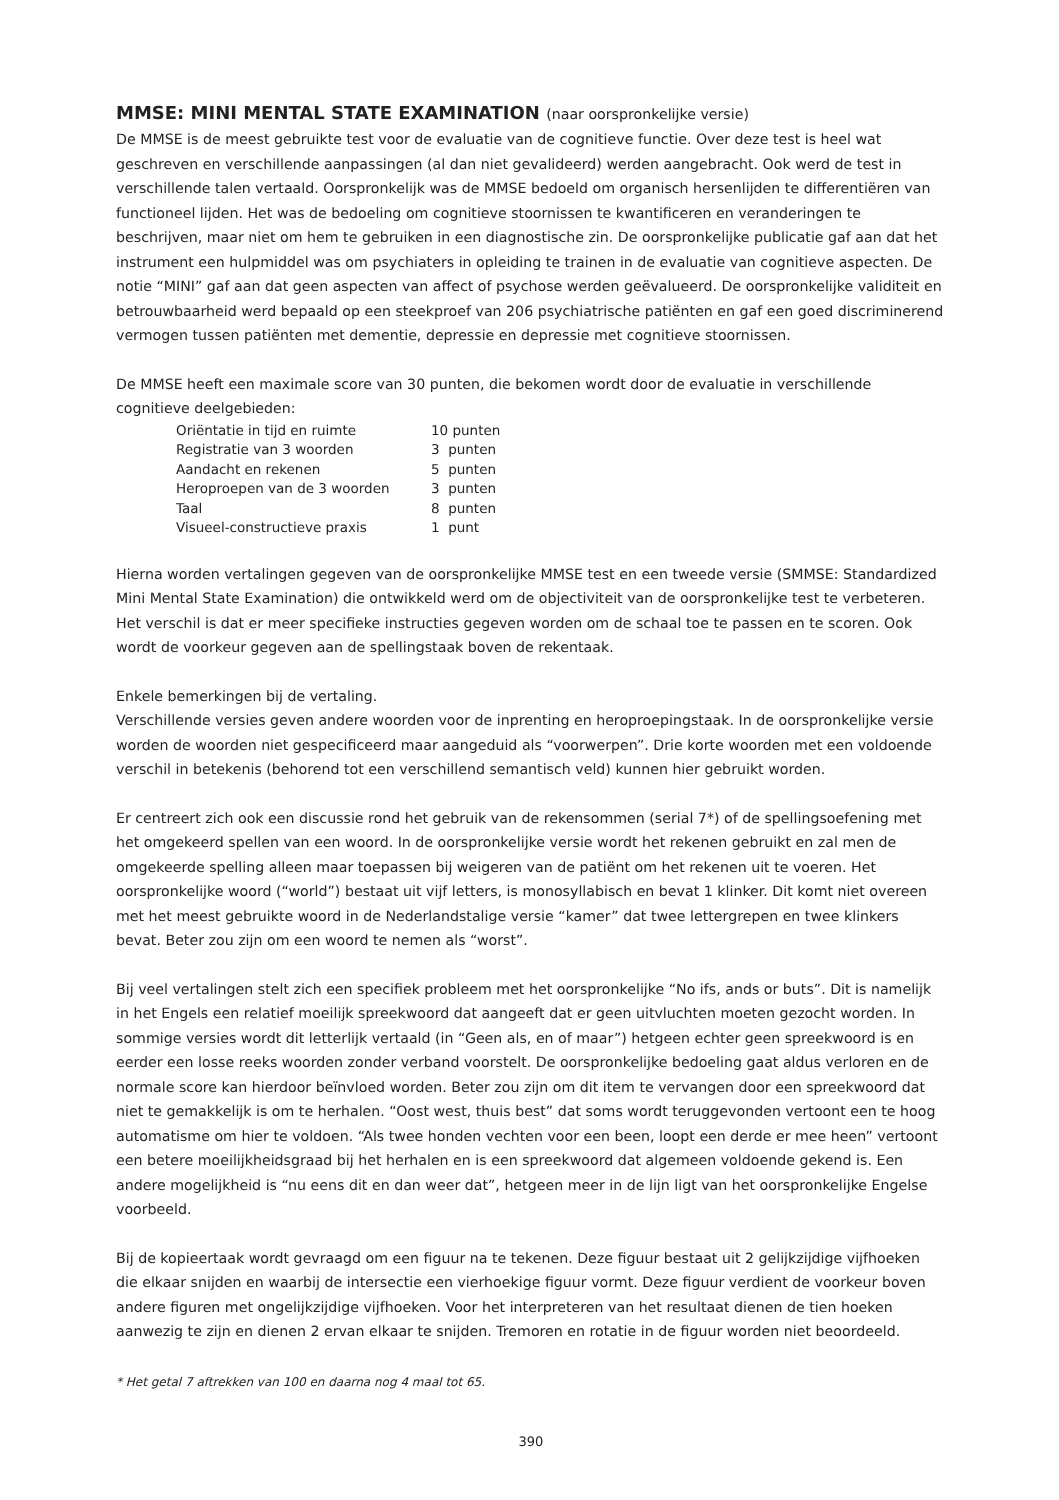MMSE: MINI MENTAL STATE EXAMINATION (naar oorspronkelijke versie)
De MMSE is de meest gebruikte test voor de evaluatie van de cognitieve functie. Over deze test is heel wat geschreven en verschillende aanpassingen (al dan niet gevalideerd) werden aangebracht. Ook werd de test in verschillende talen vertaald. Oorspronkelijk was de MMSE bedoeld om organisch hersenlijden te differentiëren van functioneel lijden. Het was de bedoeling om cognitieve stoornissen te kwantificeren en veranderingen te beschrijven, maar niet om hem te gebruiken in een diagnostische zin. De oorspronkelijke publicatie gaf aan dat het instrument een hulpmiddel was om psychiaters in opleiding te trainen in de evaluatie van cognitieve aspecten. De notie “MINI” gaf aan dat geen aspecten van affect of psychose werden geëvalueerd. De oorspronkelijke validiteit en betrouwbaarheid werd bepaald op een steekproef van 206 psychiatrische patiënten en gaf een goed discriminerend vermogen tussen patiënten met dementie, depressie en depressie met cognitieve stoornissen.
De MMSE heeft een maximale score van 30 punten, die bekomen wordt door de evaluatie in verschillende cognitieve deelgebieden:
| Oriëntatie in tijd en ruimte | 10 punten |
| Registratie van 3 woorden | 3 punten |
| Aandacht en rekenen | 5 punten |
| Heroproepen van de 3 woorden | 3 punten |
| Taal | 8 punten |
| Visueel-constructieve praxis | 1 punt |
Hierna worden vertalingen gegeven van de oorspronkelijke MMSE test en een tweede versie (SMMSE: Standardized Mini Mental State Examination) die ontwikkeld werd om de objectiviteit van de oorspronkelijke test te verbeteren. Het verschil is dat er meer specifieke instructies gegeven worden om de schaal toe te passen en te scoren. Ook wordt de voorkeur gegeven aan de spellingstaak boven de rekentaak.
Enkele bemerkingen bij de vertaling.
Verschillende versies geven andere woorden voor de inprenting en heroproepingstaak. In de oorspronkelijke versie worden de woorden niet gespecificeerd maar aangeduid als “voorwerpen”. Drie korte woorden met een voldoende verschil in betekenis (behorend tot een verschillend semantisch veld) kunnen hier gebruikt worden.
Er centreert zich ook een discussie rond het gebruik van de rekensommen (serial 7*) of de spellingsoefening met het omgekeerd spellen van een woord. In de oorspronkelijke versie wordt het rekenen gebruikt en zal men de omgekeerde spelling alleen maar toepassen bij weigeren van de patiënt om het rekenen uit te voeren. Het oorspronkelijke woord (“world”) bestaat uit vijf letters, is monosyllabisch en bevat 1 klinker. Dit komt niet overeen met het meest gebruikte woord in de Nederlandstalige versie “kamer” dat twee lettergrepen en twee klinkers bevat. Beter zou zijn om een woord te nemen als “worst”.
Bij veel vertalingen stelt zich een specifiek probleem met het oorspronkelijke “No ifs, ands or buts”. Dit is namelijk in het Engels een relatief moeilijk spreekwoord dat aangeeft dat er geen uitvluchten moeten gezocht worden. In sommige versies wordt dit letterlijk vertaald (in “Geen als, en of maar”) hetgeen echter geen spreekwoord is en eerder een losse reeks woorden zonder verband voorstelt. De oorspronkelijke bedoeling gaat aldus verloren en de normale score kan hierdoor beïnvloed worden. Beter zou zijn om dit item te vervangen door een spreekwoord dat niet te gemakkelijk is om te herhalen. “Oost west, thuis best” dat soms wordt teruggevonden vertoont een te hoog automatisme om hier te voldoen. “Als twee honden vechten voor een been, loopt een derde er mee heen” vertoont een betere moeilijkheidsgraad bij het herhalen en is een spreekwoord dat algemeen voldoende gekend is. Een andere mogelijkheid is “nu eens dit en dan weer dat”, hetgeen meer in de lijn ligt van het oorspronkelijke Engelse voorbeeld.
Bij de kopieertaak wordt gevraagd om een figuur na te tekenen. Deze figuur bestaat uit 2 gelijkzijdige vijfhoeken die elkaar snijden en waarbij de intersectie een vierhoekige figuur vormt. Deze figuur verdient de voorkeur boven andere figuren met ongelijkzijdige vijfhoeken. Voor het interpreteren van het resultaat dienen de tien hoeken aanwezig te zijn en dienen 2 ervan elkaar te snijden. Tremoren en rotatie in de figuur worden niet beoordeeld.
* Het getal 7 aftrekken van 100 en daarna nog 4 maal tot 65.
390